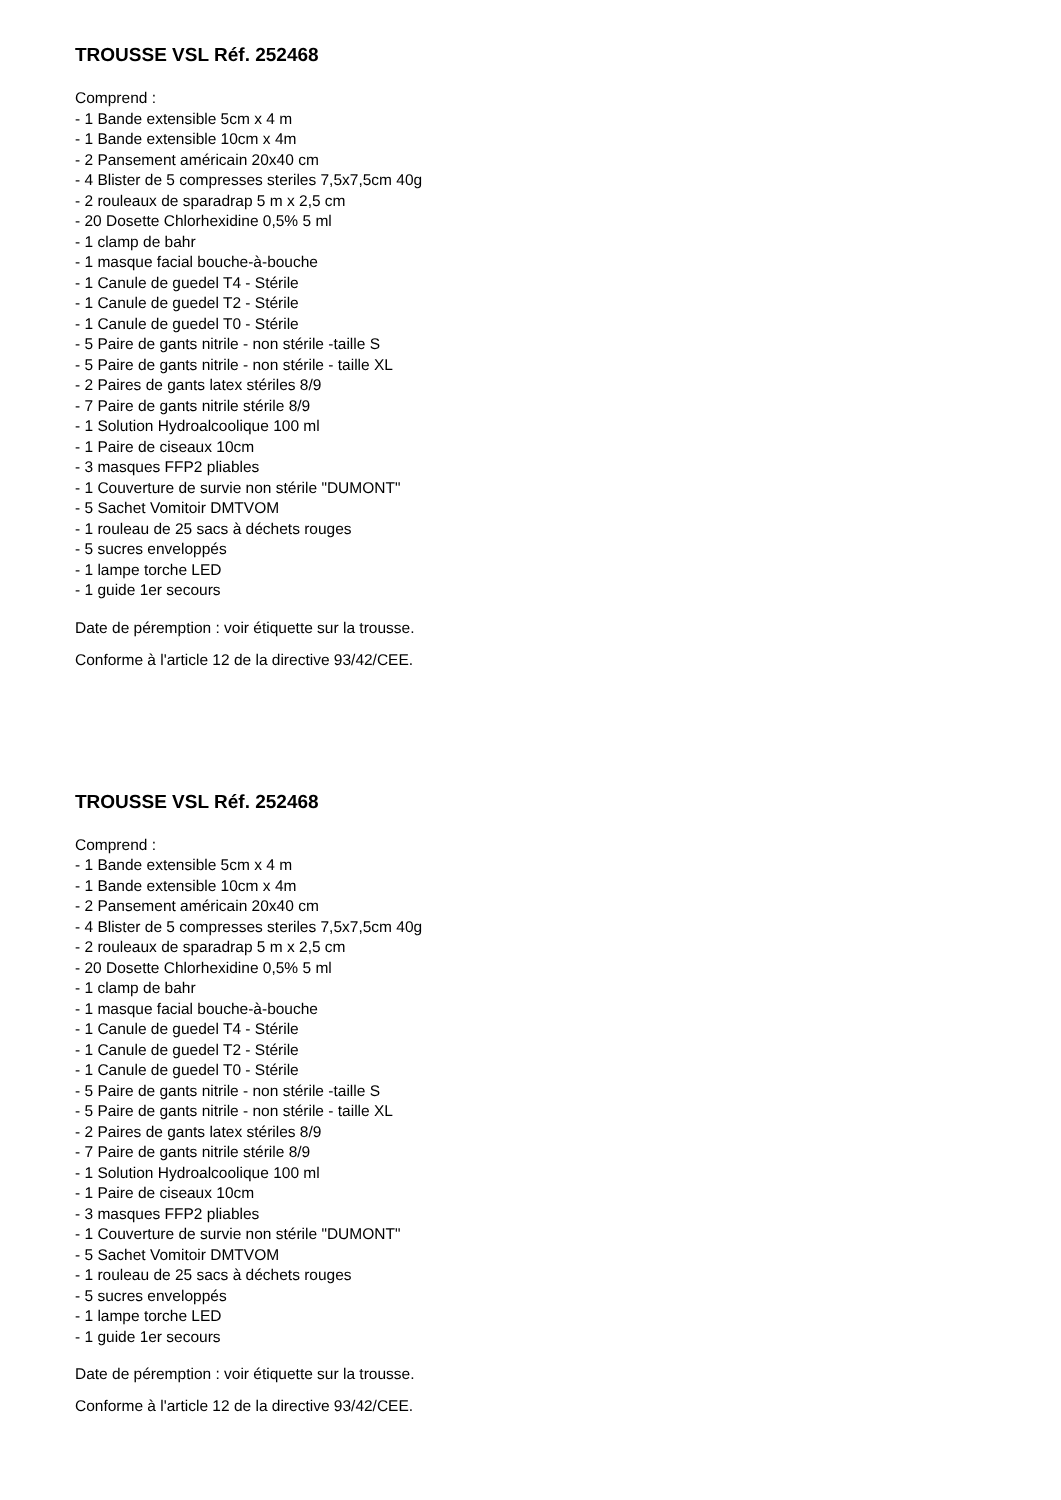TROUSSE VSL Réf. 252468
Comprend :
- 1 Bande extensible 5cm x 4 m
- 1 Bande extensible 10cm x 4m
- 2 Pansement américain 20x40 cm
- 4 Blister de 5 compresses steriles 7,5x7,5cm 40g
- 2 rouleaux de sparadrap 5 m x 2,5 cm
- 20 Dosette Chlorhexidine 0,5% 5 ml
- 1 clamp de bahr
- 1 masque facial bouche-à-bouche
- 1 Canule de guedel T4 - Stérile
- 1 Canule de guedel T2 - Stérile
- 1 Canule de guedel T0 - Stérile
- 5 Paire de gants nitrile - non stérile -taille S
- 5 Paire de gants nitrile - non stérile - taille XL
- 2 Paires de gants latex stériles 8/9
- 7 Paire de gants nitrile stérile 8/9
- 1 Solution Hydroalcoolique 100 ml
- 1 Paire de ciseaux 10cm
- 3 masques FFP2 pliables
- 1 Couverture de survie non stérile "DUMONT"
- 5 Sachet Vomitoir DMTVOM
- 1 rouleau de 25 sacs à déchets rouges
- 5 sucres enveloppés
- 1 lampe torche LED
- 1 guide 1er secours
Date de péremption : voir étiquette sur la trousse.
Conforme à l'article 12 de la directive 93/42/CEE.
TROUSSE VSL Réf. 252468
Comprend :
- 1 Bande extensible 5cm x 4 m
- 1 Bande extensible 10cm x 4m
- 2 Pansement américain 20x40 cm
- 4 Blister de 5 compresses steriles 7,5x7,5cm 40g
- 2 rouleaux de sparadrap 5 m x 2,5 cm
- 20 Dosette Chlorhexidine 0,5% 5 ml
- 1 clamp de bahr
- 1 masque facial bouche-à-bouche
- 1 Canule de guedel T4 - Stérile
- 1 Canule de guedel T2 - Stérile
- 1 Canule de guedel T0 - Stérile
- 5 Paire de gants nitrile - non stérile -taille S
- 5 Paire de gants nitrile - non stérile - taille XL
- 2 Paires de gants latex stériles 8/9
- 7 Paire de gants nitrile stérile 8/9
- 1 Solution Hydroalcoolique 100 ml
- 1 Paire de ciseaux 10cm
- 3 masques FFP2 pliables
- 1 Couverture de survie non stérile "DUMONT"
- 5 Sachet Vomitoir DMTVOM
- 1 rouleau de 25 sacs à déchets rouges
- 5 sucres enveloppés
- 1 lampe torche LED
- 1 guide 1er secours
Date de péremption : voir étiquette sur la trousse.
Conforme à l'article 12 de la directive 93/42/CEE.